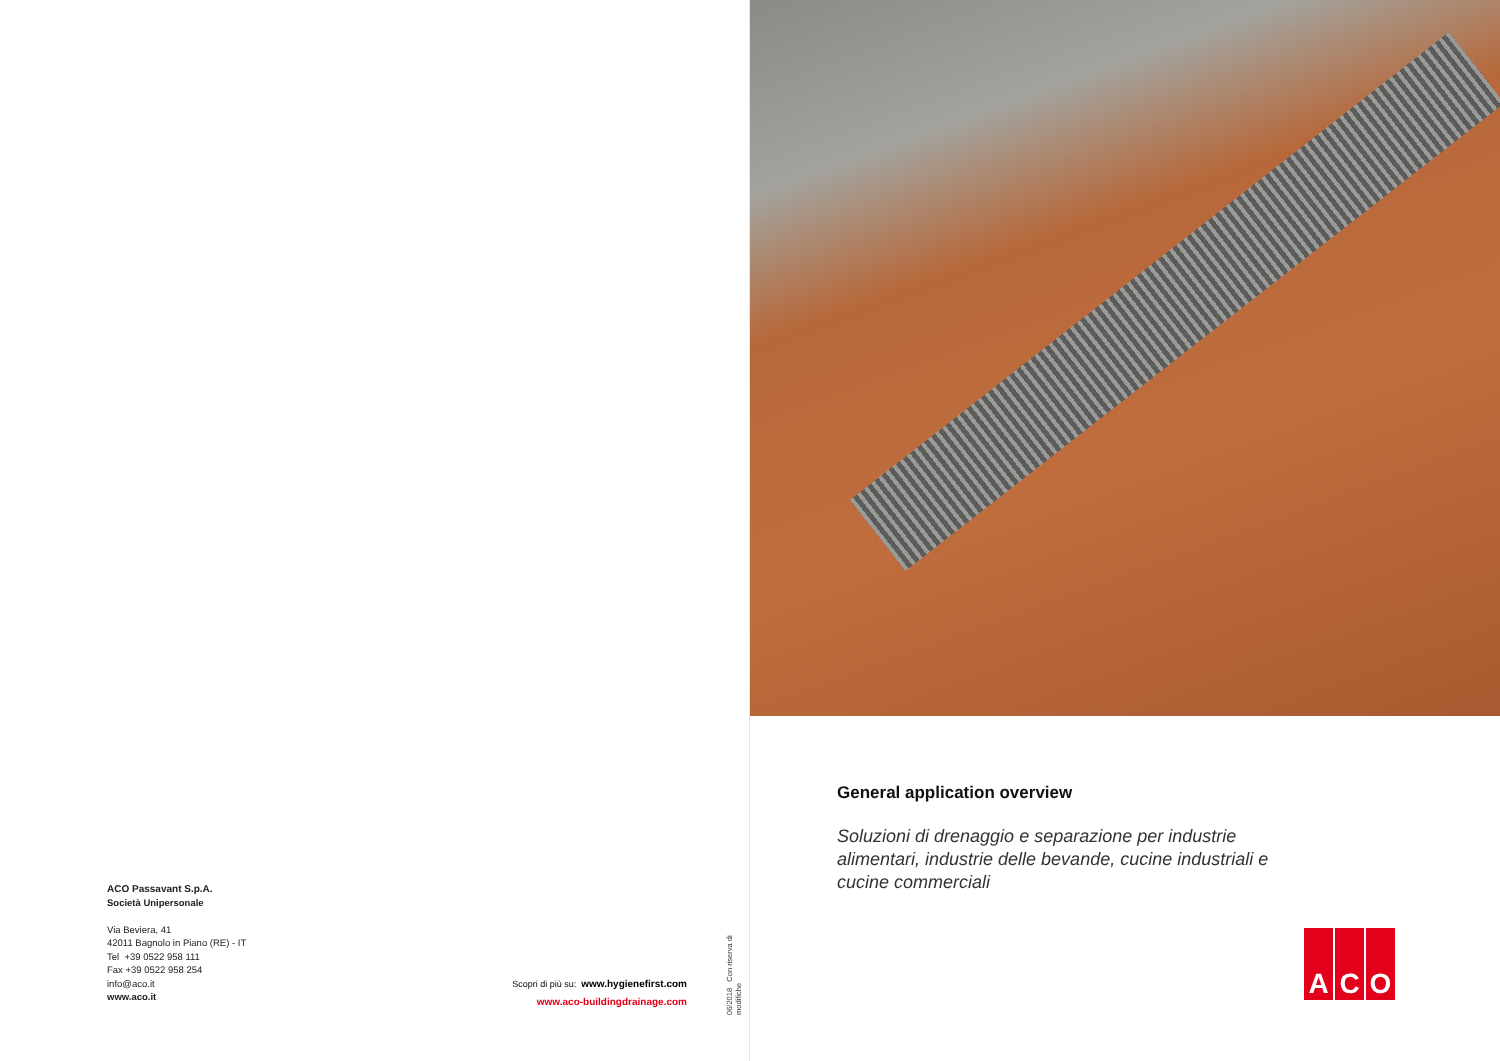ACO Passavant S.p.A.
Società Unipersonale
Via Beviera, 41
42011 Bagnolo in Piano (RE) - IT
Tel +39 0522 958 111
Fax +39 0522 958 254
info@aco.it
www.aco.it
Scopri di più su: www.hygienefirst.com
www.aco-buildingdrainage.com
06/2018 Con riserva di modifiche
General application overview
Soluzioni di drenaggio e separazione per industrie alimentari, industrie delle bevande, cucine industriali e cucine commerciali
A C O